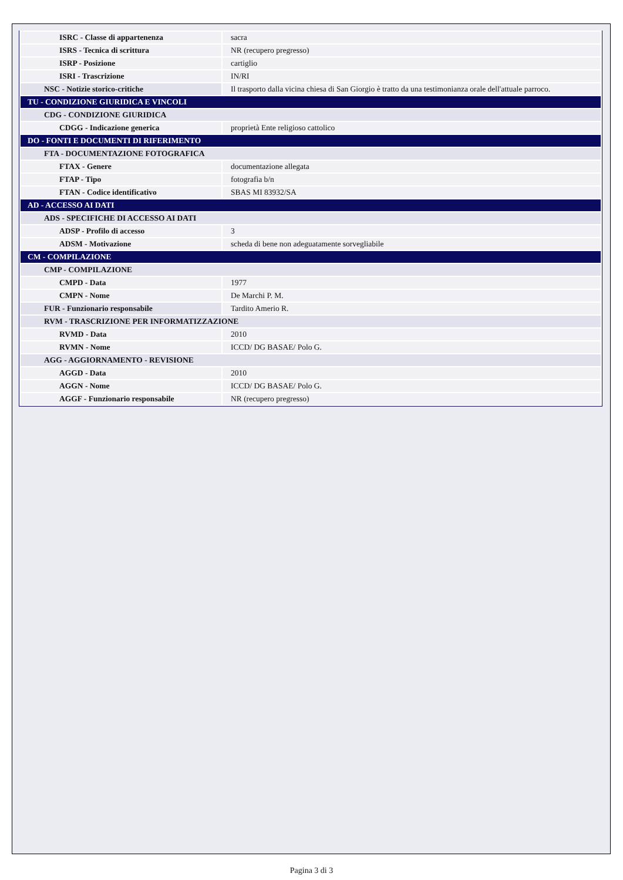| ISRC - Classe di appartenenza | sacra |
| ISRS - Tecnica di scrittura | NR (recupero pregresso) |
| ISRP - Posizione | cartiglio |
| ISRI - Trascrizione | IN/RI |
| NSC - Notizie storico-critiche | Il trasporto dalla vicina chiesa di San Giorgio è tratto da una testimonianza orale dell'attuale parroco. |
| TU - CONDIZIONE GIURIDICA E VINCOLI | |
| CDG - CONDIZIONE GIURIDICA | |
| CDGG - Indicazione generica | proprietà Ente religioso cattolico |
| DO - FONTI E DOCUMENTI DI RIFERIMENTO | |
| FTA - DOCUMENTAZIONE FOTOGRAFICA | |
| FTAX - Genere | documentazione allegata |
| FTAP - Tipo | fotografia b/n |
| FTAN - Codice identificativo | SBAS MI 83932/SA |
| AD - ACCESSO AI DATI | |
| ADS - SPECIFICHE DI ACCESSO AI DATI | |
| ADSP - Profilo di accesso | 3 |
| ADSM - Motivazione | scheda di bene non adeguatamente sorvegliabile |
| CM - COMPILAZIONE | |
| CMP - COMPILAZIONE | |
| CMPD - Data | 1977 |
| CMPN - Nome | De Marchi P. M. |
| FUR - Funzionario responsabile | Tardito Amerio R. |
| RVM - TRASCRIZIONE PER INFORMATIZZAZIONE | |
| RVMD - Data | 2010 |
| RVMN - Nome | ICCD/ DG BASAE/ Polo G. |
| AGG - AGGIORNAMENTO - REVISIONE | |
| AGGD - Data | 2010 |
| AGGN - Nome | ICCD/ DG BASAE/ Polo G. |
| AGGF - Funzionario responsabile | NR (recupero pregresso) |
Pagina 3 di 3